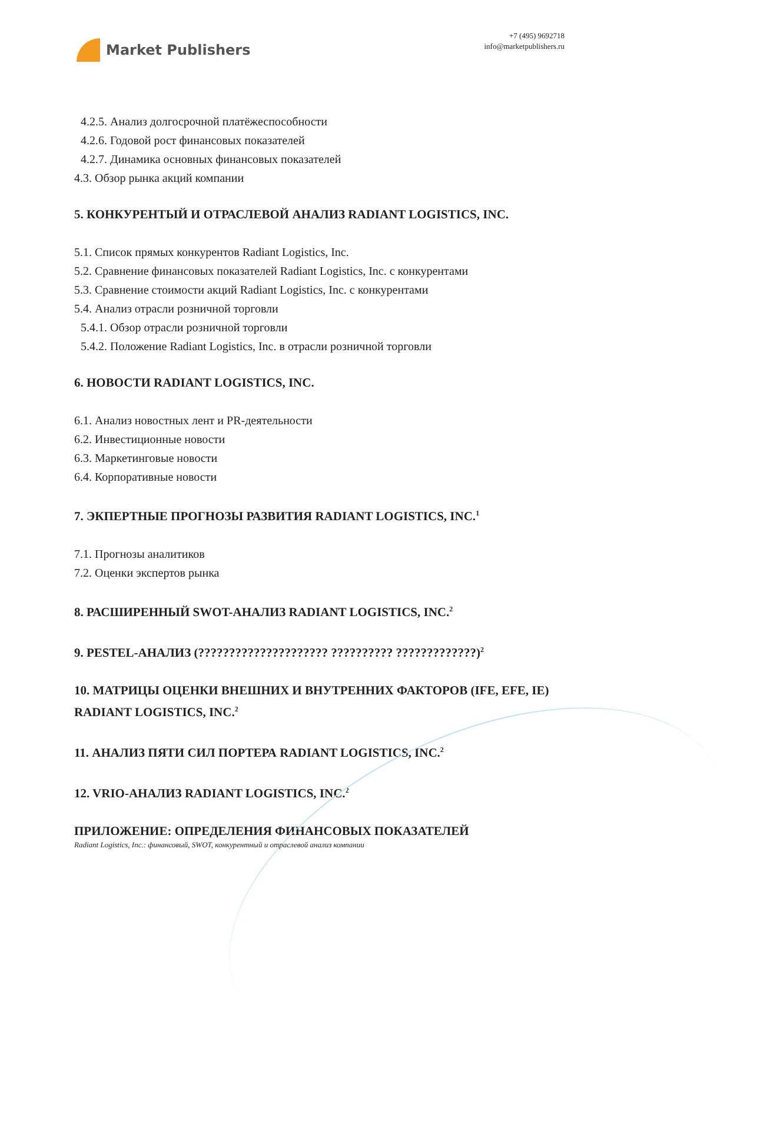Market Publishers
+7 (495) 9692718
info@marketpublishers.ru
4.2.5. Анализ долгосрочной платёжеспособности
4.2.6. Годовой рост финансовых показателей
4.2.7. Динамика основных финансовых показателей
4.3. Обзор рынка акций компании
5. КОНКУРЕНТЫЙ И ОТРАСЛЕВОЙ АНАЛИЗ RADIANT LOGISTICS, INC.
5.1. Список прямых конкурентов Radiant Logistics, Inc.
5.2. Сравнение финансовых показателей Radiant Logistics, Inc. с конкурентами
5.3. Сравнение стоимости акций Radiant Logistics, Inc. с конкурентами
5.4. Анализ отрасли розничной торговли
5.4.1. Обзор отрасли розничной торговли
5.4.2. Положение Radiant Logistics, Inc. в отрасли розничной торговли
6. НОВОСТИ RADIANT LOGISTICS, INC.
6.1. Анализ новостных лент и PR-деятельности
6.2. Инвестиционные новости
6.3. Маркетинговые новости
6.4. Корпоративные новости
7. ЭКПЕРТНЫЕ ПРОГНОЗЫ РАЗВИТИЯ RADIANT LOGISTICS, INC.<sup>1</sup>
7.1. Прогнозы аналитиков
7.2. Оценки экспертов рынка
8. РАСШИРЕННЫЙ SWOT-АНАЛИЗ RADIANT LOGISTICS, INC.<sup>2</sup>
9. PESTEL-АНАЛИЗ (????????????????????? ?????????? ?????????????)<sup>2</sup>
10. МАТРИЦЫ ОЦЕНКИ ВНЕШНИХ И ВНУТРЕННИХ ФАКТОРОВ (IFE, EFE, IE) RADIANT LOGISTICS, INC.<sup>2</sup>
11. АНАЛИЗ ПЯТИ СИЛ ПОРТЕРА RADIANT LOGISTICS, INC.<sup>2</sup>
12. VRIO-АНАЛИЗ RADIANT LOGISTICS, INC.<sup>2</sup>
ПРИЛОЖЕНИЕ: ОПРЕДЕЛЕНИЯ ФИНАНСОВЫХ ПОКАЗАТЕЛЕЙ
Radiant Logistics, Inc.: финансовый, SWOT, конкурентный и отраслевой анализ компании